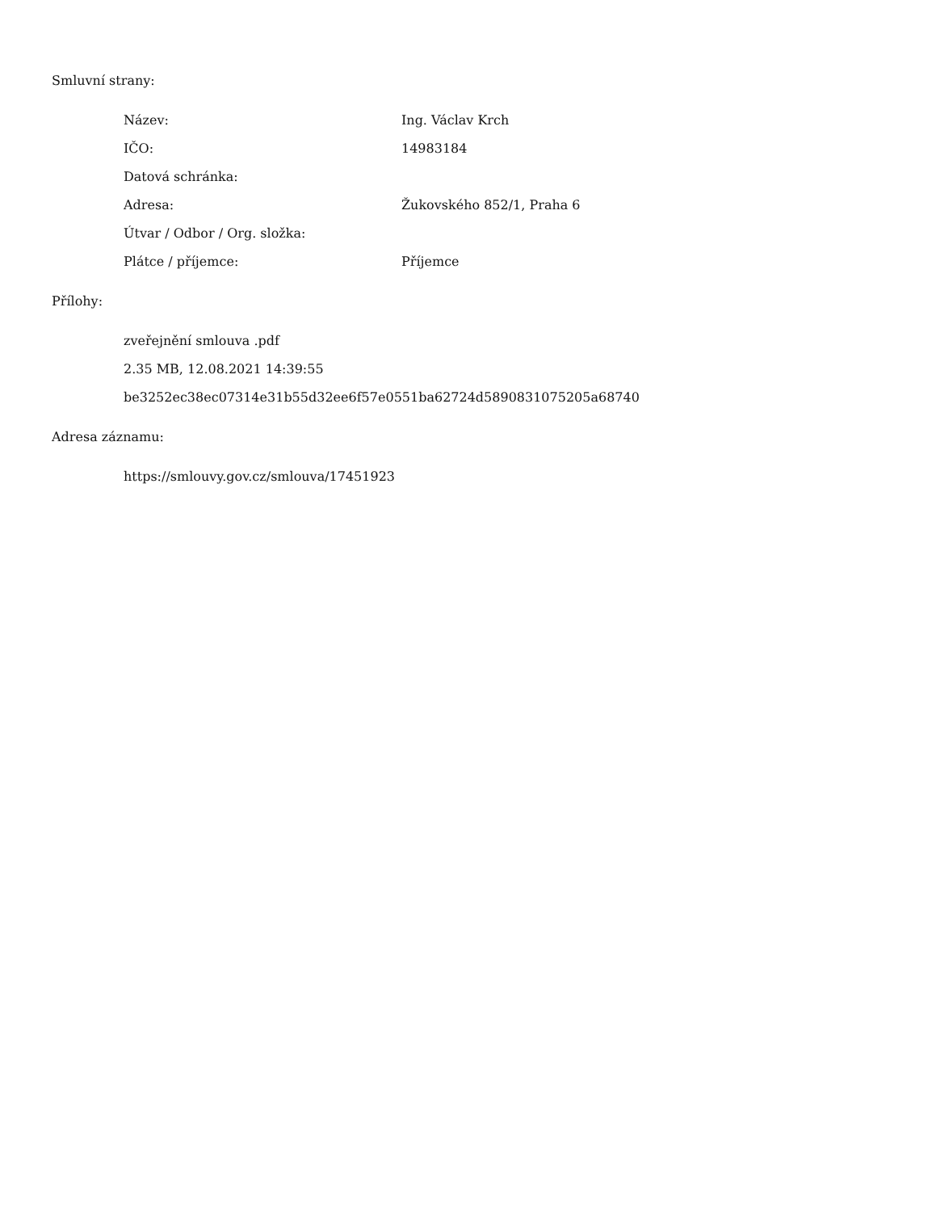Smluvní strany:
| Název: | Ing. Václav Krch |
| IČO: | 14983184 |
| Datová schránka: | |
| Adresa: | Žukovského 852/1, Praha 6 |
| Útvar / Odbor / Org. složka: | |
| Plátce / příjemce: | Příjemce |
Přílohy:
zveřejnění smlouva .pdf
2.35 MB, 12.08.2021 14:39:55
be3252ec38ec07314e31b55d32ee6f57e0551ba62724d5890831075205a68740
Adresa záznamu:
https://smlouvy.gov.cz/smlouva/17451923